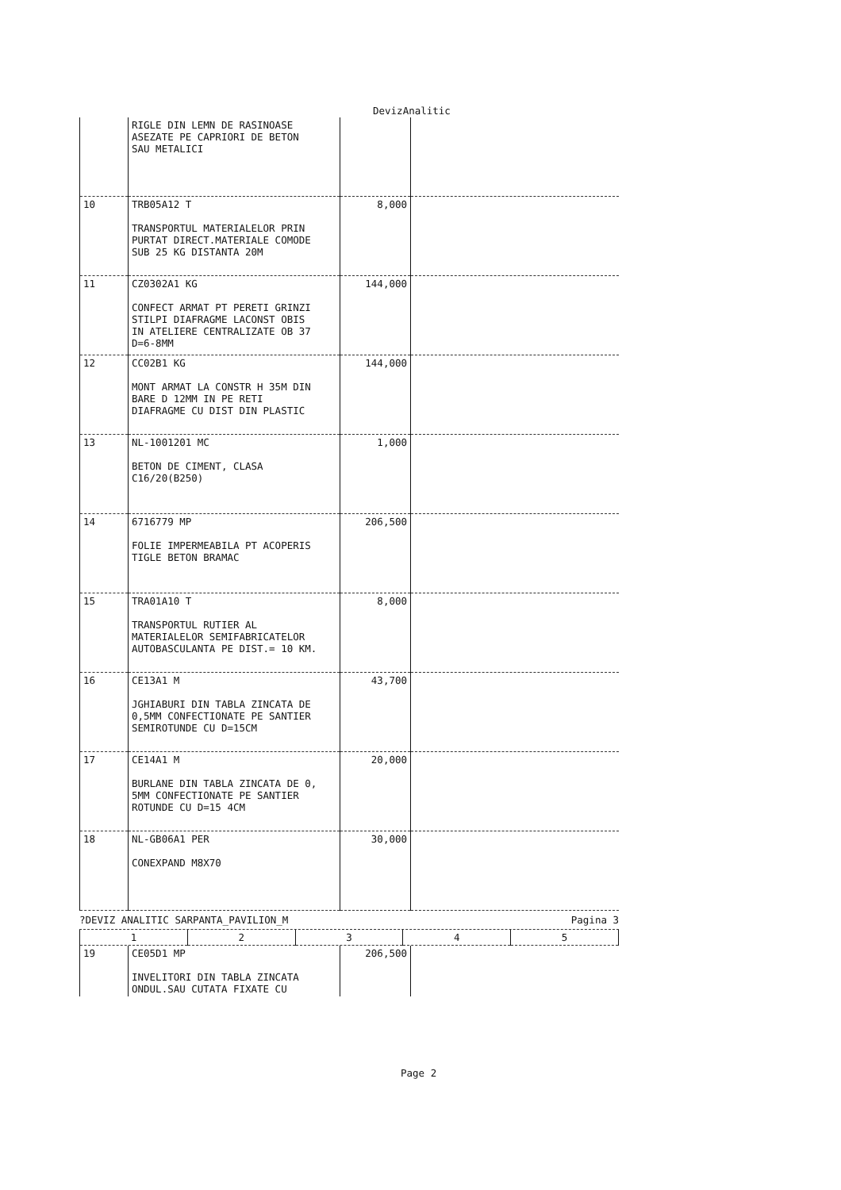DevizAnalitic
| | RIGLE DIN LEMN DE RASINOASE ASEZATE PE CAPRIORI DE BETON SAU METALICI | | |
| 10 | TRB05A12 T TRANSPORTUL MATERIALELOR PRIN PURTAT DIRECT.MATERIALE COMODE SUB 25 KG DISTANTA 20M | 8,000 | |
| 11 | CZ0302A1 KG CONFECT ARMAT PT PERETI GRINZI STILPI DIAFRAGME LACONST OBIS IN ATELIERE CENTRALIZATE OB 37 D=6-8MM | 144,000 | |
| 12 | CC02B1 KG MONT ARMAT LA CONSTR H 35M DIN BARE D 12MM IN PE RETI DIAFRAGME CU DIST DIN PLASTIC | 144,000 | |
| 13 | NL-1001201 MC BETON DE CIMENT, CLASA C16/20(B250) | 1,000 | |
| 14 | 6716779 MP FOLIE IMPERMEABILA PT ACOPERIS TIGLE BETON BRAMAC | 206,500 | |
| 15 | TRA01A10 T TRANSPORTUL RUTIER AL MATERIALELOR SEMIFABRICATELOR AUTOBASCULANTA PE DIST.= 10 KM. | 8,000 | |
| 16 | CE13A1 M JGHIABURI DIN TABLA ZINCATA DE 0,5MM CONFECTIONATE PE SANTIER SEMIROTUNDE CU D=15CM | 43,700 | |
| 17 | CE14A1 M BURLANE DIN TABLA ZINCATA DE 0, 5MM CONFECTIONATE PE SANTIER ROTUNDE CU D=15 4CM | 20,000 | |
| 18 | NL-GB06A1 PER CONEXPAND M8X70 | 30,000 | |
?DEVIZ ANALITIC SARPANTA_PAVILION_M Pagina 3
| 1 | 2 | 3 | 4 | 5 |
| 19 | CE05D1 MP INVELITORI DIN TABLA ZINCATA ONDUL.SAU CUTATA FIXATE CU | 206,500 | |
Page 2